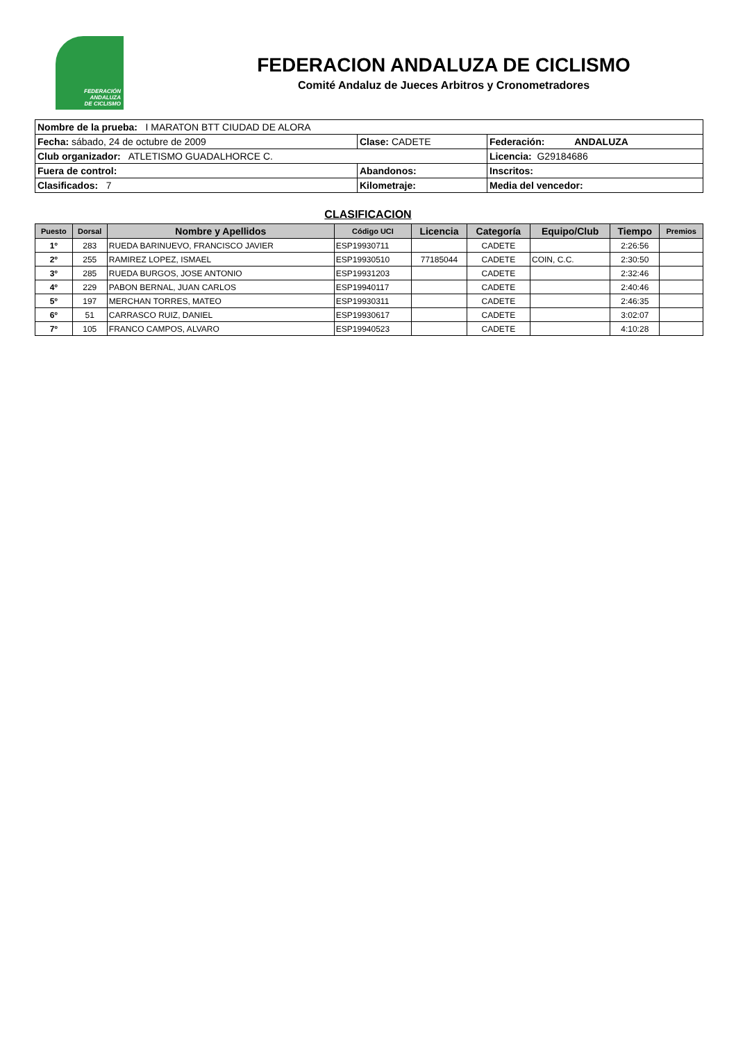FEDERACIÓN
ANDALUZA
DE CICLISMO
FEDERACION ANDALUZA DE CICLISMO
Comité Andaluz de Jueces Arbitros y Cronometradores
| Nombre de la prueba: I MARATON BTT CIUDAD DE ALORA | | |
| Fecha: sábado, 24 de octubre de 2009 | Clase: CADETE | Federación: ANDALUZA |
| Club organizador: ATLETISMO GUADALHORCE C. | | Licencia: G29184686 |
| Fuera de control: | Abandonos: | Inscritos: |
| Clasificados: 7 | Kilometraje: | Media del vencedor: |
CLASIFICACION
| Puesto | Dorsal | Nombre y Apellidos | Código UCI | Licencia | Categoría | Equipo/Club | Tiempo | Premios |
| --- | --- | --- | --- | --- | --- | --- | --- | --- |
| 1º | 283 | RUEDA BARINUEVO, FRANCISCO JAVIER | ESP19930711 | | CADETE | | 2:26:56 | |
| 2º | 255 | RAMIREZ LOPEZ, ISMAEL | ESP19930510 | 77185044 | CADETE | COIN, C.C. | 2:30:50 | |
| 3º | 285 | RUEDA BURGOS, JOSE ANTONIO | ESP19931203 | | CADETE | | 2:32:46 | |
| 4º | 229 | PABON BERNAL, JUAN CARLOS | ESP19940117 | | CADETE | | 2:40:46 | |
| 5º | 197 | MERCHAN TORRES, MATEO | ESP19930311 | | CADETE | | 2:46:35 | |
| 6º | 51 | CARRASCO RUIZ, DANIEL | ESP19930617 | | CADETE | | 3:02:07 | |
| 7º | 105 | FRANCO CAMPOS, ALVARO | ESP19940523 | | CADETE | | 4:10:28 | |